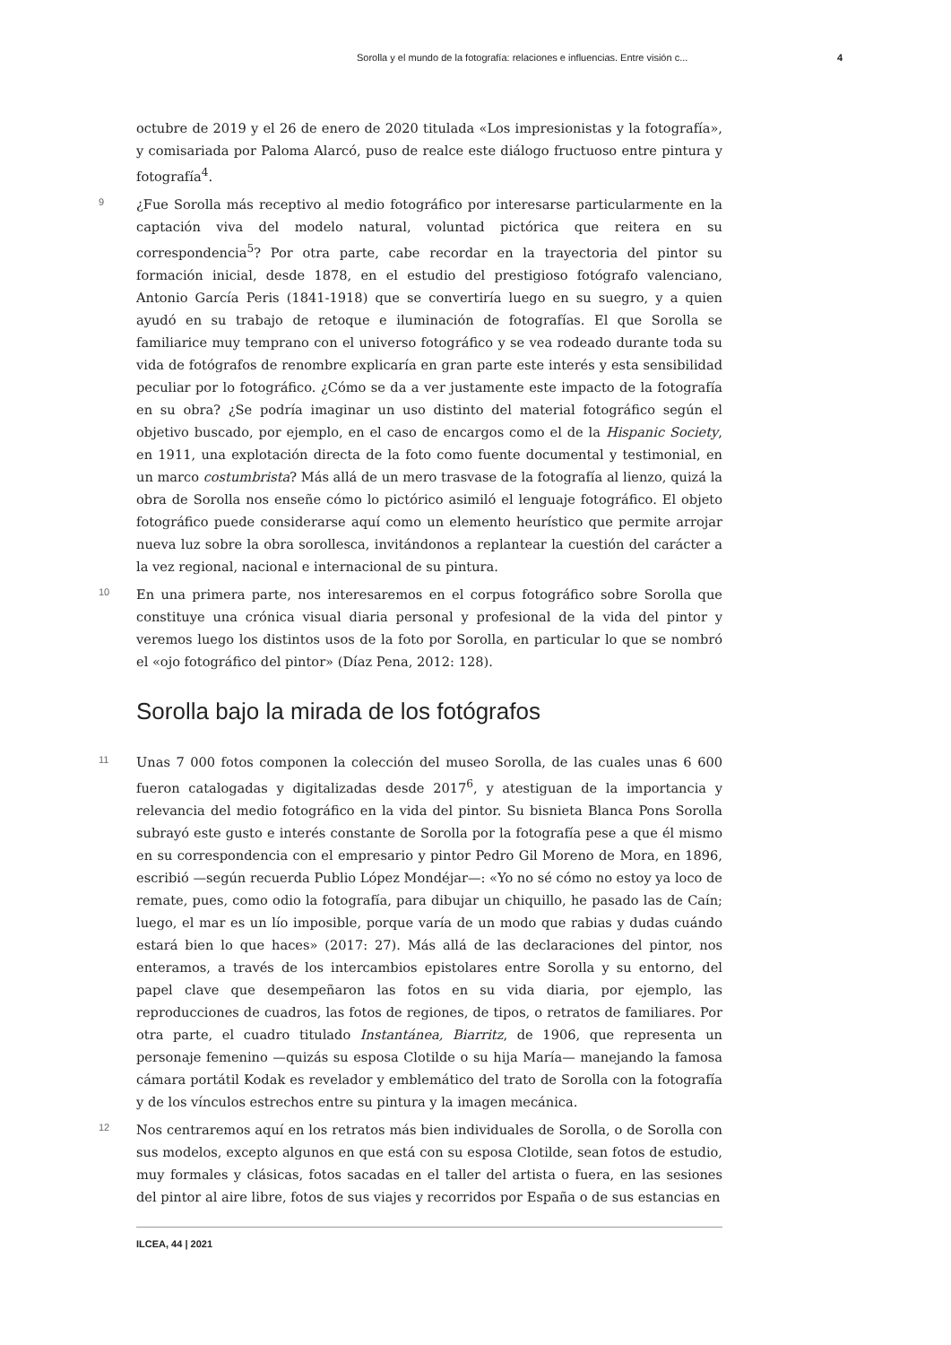Sorolla y el mundo de la fotografía: relaciones e influencias. Entre visión c... 4
octubre de 2019 y el 26 de enero de 2020 titulada «Los impresionistas y la fotografía», y comisariada por Paloma Alarcó, puso de realce este diálogo fructuoso entre pintura y fotografía<sup>4</sup>.
9
¿Fue Sorolla más receptivo al medio fotográfico por interesarse particularmente en la captación viva del modelo natural, voluntad pictórica que reitera en su correspondencia<sup>5</sup>? Por otra parte, cabe recordar en la trayectoria del pintor su formación inicial, desde 1878, en el estudio del prestigioso fotógrafo valenciano, Antonio García Peris (1841-1918) que se convertiría luego en su suegro, y a quien ayudó en su trabajo de retoque e iluminación de fotografías. El que Sorolla se familiarice muy temprano con el universo fotográfico y se vea rodeado durante toda su vida de fotógrafos de renombre explicaría en gran parte este interés y esta sensibilidad peculiar por lo fotográfico. ¿Cómo se da a ver justamente este impacto de la fotografía en su obra? ¿Se podría imaginar un uso distinto del material fotográfico según el objetivo buscado, por ejemplo, en el caso de encargos como el de la Hispanic Society, en 1911, una explotación directa de la foto como fuente documental y testimonial, en un marco costumbrista? Más allá de un mero trasvase de la fotografía al lienzo, quizá la obra de Sorolla nos enseñe cómo lo pictórico asimiló el lenguaje fotográfico. El objeto fotográfico puede considerarse aquí como un elemento heurístico que permite arrojar nueva luz sobre la obra sorollesca, invitándonos a replantear la cuestión del carácter a la vez regional, nacional e internacional de su pintura.
10
En una primera parte, nos interesaremos en el corpus fotográfico sobre Sorolla que constituye una crónica visual diaria personal y profesional de la vida del pintor y veremos luego los distintos usos de la foto por Sorolla, en particular lo que se nombró el «ojo fotográfico del pintor» (Díaz Pena, 2012: 128).
Sorolla bajo la mirada de los fotógrafos
11
Unas 7 000 fotos componen la colección del museo Sorolla, de las cuales unas 6 600 fueron catalogadas y digitalizadas desde 2017<sup>6</sup>, y atestiguan de la importancia y relevancia del medio fotográfico en la vida del pintor. Su bisnieta Blanca Pons Sorolla subrayó este gusto e interés constante de Sorolla por la fotografía pese a que él mismo en su correspondencia con el empresario y pintor Pedro Gil Moreno de Mora, en 1896, escribió —según recuerda Publio López Mondéjar—: «Yo no sé cómo no estoy ya loco de remate, pues, como odio la fotografía, para dibujar un chiquillo, he pasado las de Caín; luego, el mar es un lío imposible, porque varía de un modo que rabias y dudas cuándo estará bien lo que haces» (2017: 27). Más allá de las declaraciones del pintor, nos enteramos, a través de los intercambios epistolares entre Sorolla y su entorno, del papel clave que desempeñaron las fotos en su vida diaria, por ejemplo, las reproducciones de cuadros, las fotos de regiones, de tipos, o retratos de familiares. Por otra parte, el cuadro titulado Instantánea, Biarritz, de 1906, que representa un personaje femenino —quizás su esposa Clotilde o su hija María— manejando la famosa cámara portátil Kodak es revelador y emblemático del trato de Sorolla con la fotografía y de los vínculos estrechos entre su pintura y la imagen mecánica.
12
Nos centraremos aquí en los retratos más bien individuales de Sorolla, o de Sorolla con sus modelos, excepto algunos en que está con su esposa Clotilde, sean fotos de estudio, muy formales y clásicas, fotos sacadas en el taller del artista o fuera, en las sesiones del pintor al aire libre, fotos de sus viajes y recorridos por España o de sus estancias en
ILCEA, 44 | 2021